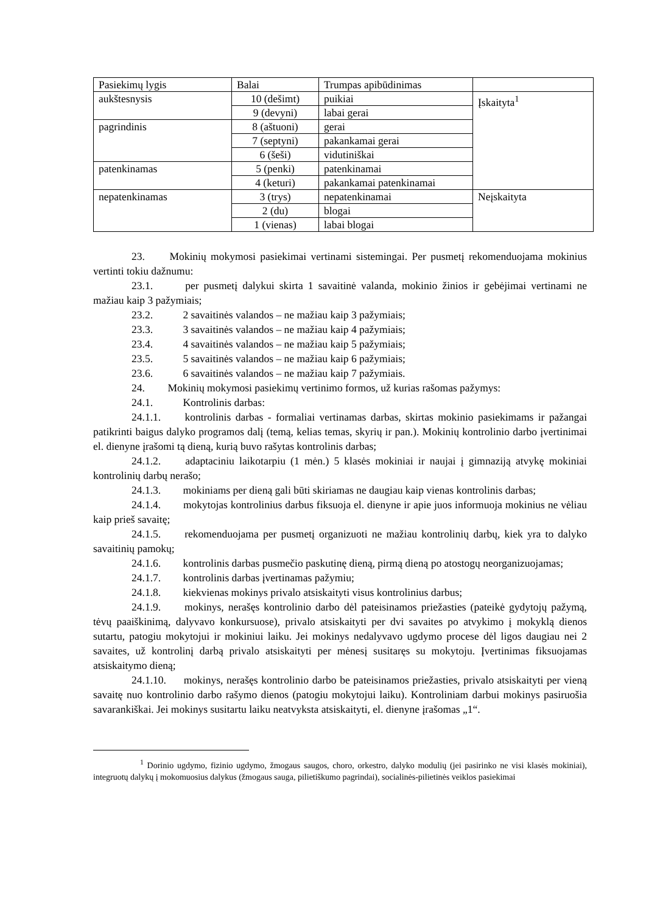| Pasiekimų lygis | Balai | Trumpas apibūdinimas | |
| aukštesnysis | 10 (dešimt) | puikiai | Įskaityta<sup>1</sup> |
| | 9 (devyni) | labai gerai | |
| pagrindinis | 8 (aštuoni) | gerai | |
| | 7 (septyni) | pakankamai gerai | |
| | 6 (šeši) | vidutiniškai | |
| patenkinamas | 5 (penki) | patenkinamai | |
| | 4 (keturi) | pakankamai patenkinamai | |
| nepatenkinamas | 3 (trys) | nepatenkinamai | Neįskaityta |
| | 2 (du) | blogai | |
| | 1 (vienas) | labai blogai | |
23. Mokinių mokymosi pasiekimai vertinami sistemingai. Per pusmetį rekomenduojama mokinius vertinti tokiu dažnumu:
23.1. per pusmetį dalykui skirta 1 savaitinė valanda, mokinio žinios ir gebėjimai vertinami ne mažiau kaip 3 pažymiais;
23.2. 2 savaitinės valandos – ne mažiau kaip 3 pažymiais;
23.3. 3 savaitinės valandos – ne mažiau kaip 4 pažymiais;
23.4. 4 savaitinės valandos – ne mažiau kaip 5 pažymiais;
23.5. 5 savaitinės valandos – ne mažiau kaip 6 pažymiais;
23.6. 6 savaitinės valandos – ne mažiau kaip 7 pažymiais.
24. Mokinių mokymosi pasiekimų vertinimo formos, už kurias rašomas pažymys:
24.1. Kontrolinis darbas:
24.1.1. kontrolinis darbas - formaliai vertinamas darbas, skirtas mokinio pasiekimams ir pažangai patikrinti baigus dalyko programos dalį (temą, kelias temas, skyrių ir pan.). Mokinių kontrolinio darbo įvertinimai el. dienyne įrašomi tą dieną, kurią buvo rašytas kontrolinis darbas;
24.1.2. adaptaciniu laikotarpiu (1 mėn.) 5 klasės mokiniai ir naujai į gimnaziją atvykę mokiniai kontrolinių darbų nerašo;
24.1.3. mokiniams per dieną gali būti skiriamas ne daugiau kaip vienas kontrolinis darbas;
24.1.4. mokytojas kontrolinius darbus fiksuoja el. dienyne ir apie juos informuoja mokinius ne vėliau kaip prieš savaitę;
24.1.5. rekomenduojama per pusmetį organizuoti ne mažiau kontrolinių darbų, kiek yra to dalyko savaitinių pamokų;
24.1.6. kontrolinis darbas pusmečio paskutinę dieną, pirmą dieną po atostogų neorganizuojamas;
24.1.7. kontrolinis darbas įvertinamas pažymiu;
24.1.8. kiekvienas mokinys privalo atsiskaityti visus kontrolinius darbus;
24.1.9. mokinys, nerašęs kontrolinio darbo dėl pateisinamos priežasties (pateikė gydytojų pažymą, tėvų paaiškinimą, dalyvavo konkursuose), privalo atsiskaityti per dvi savaites po atvykimo į mokyklą dienos sutartu, patogiu mokytojui ir mokiniui laiku. Jei mokinys nedalyvavo ugdymo procese dėl ligos daugiau nei 2 savaites, už kontrolinį darbą privalo atsiskaityti per mėnesį susitaręs su mokytoju. Įvertinimas fiksuojamas atsiskaitymo dieną;
24.1.10. mokinys, nerašęs kontrolinio darbo be pateisinamos priežasties, privalo atsiskaityti per vieną savaitę nuo kontrolinio darbo rašymo dienos (patogiu mokytojui laiku). Kontroliniam darbui mokinys pasiruošia savarankiškai. Jei mokinys susitartu laiku neatvyksta atsiskaityti, el. dienyne įrašomas „1“.
<sup>1</sup> Dorinio ugdymo, fizinio ugdymo, žmogaus saugos, choro, orkestro, dalyko modulių (jei pasirinko ne visi klasės mokiniai), integruotų dalykų į mokomuosius dalykus (žmogaus sauga, pilietiškumo pagrindai), socialinės-pilietinės veiklos pasiekimai